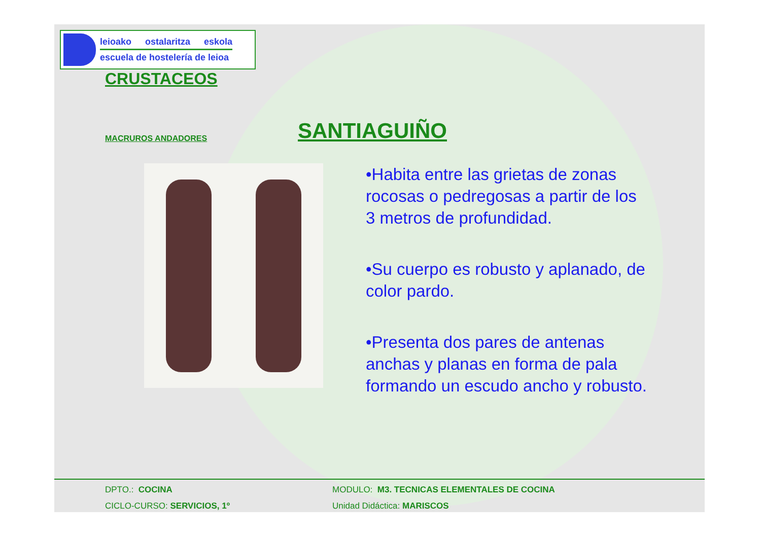leioako ostalaritza eskola
escuela de hostelería de leioa
CRUSTACEOS
MACRUROS ANDADORES
SANTIAGUIÑO
•Habita entre las grietas de zonas rocosas o pedregosas a partir de los 3 metros de profundidad.
•Su cuerpo es robusto y aplanado, de color pardo.
•Presenta dos pares de antenas anchas y planas en forma de pala formando un escudo ancho y robusto.
DPTO.: COCINA
CICLO-CURSO: SERVICIOS, 1º
MODULO: M3. TECNICAS ELEMENTALES DE COCINA
Unidad Didáctica: MARISCOS